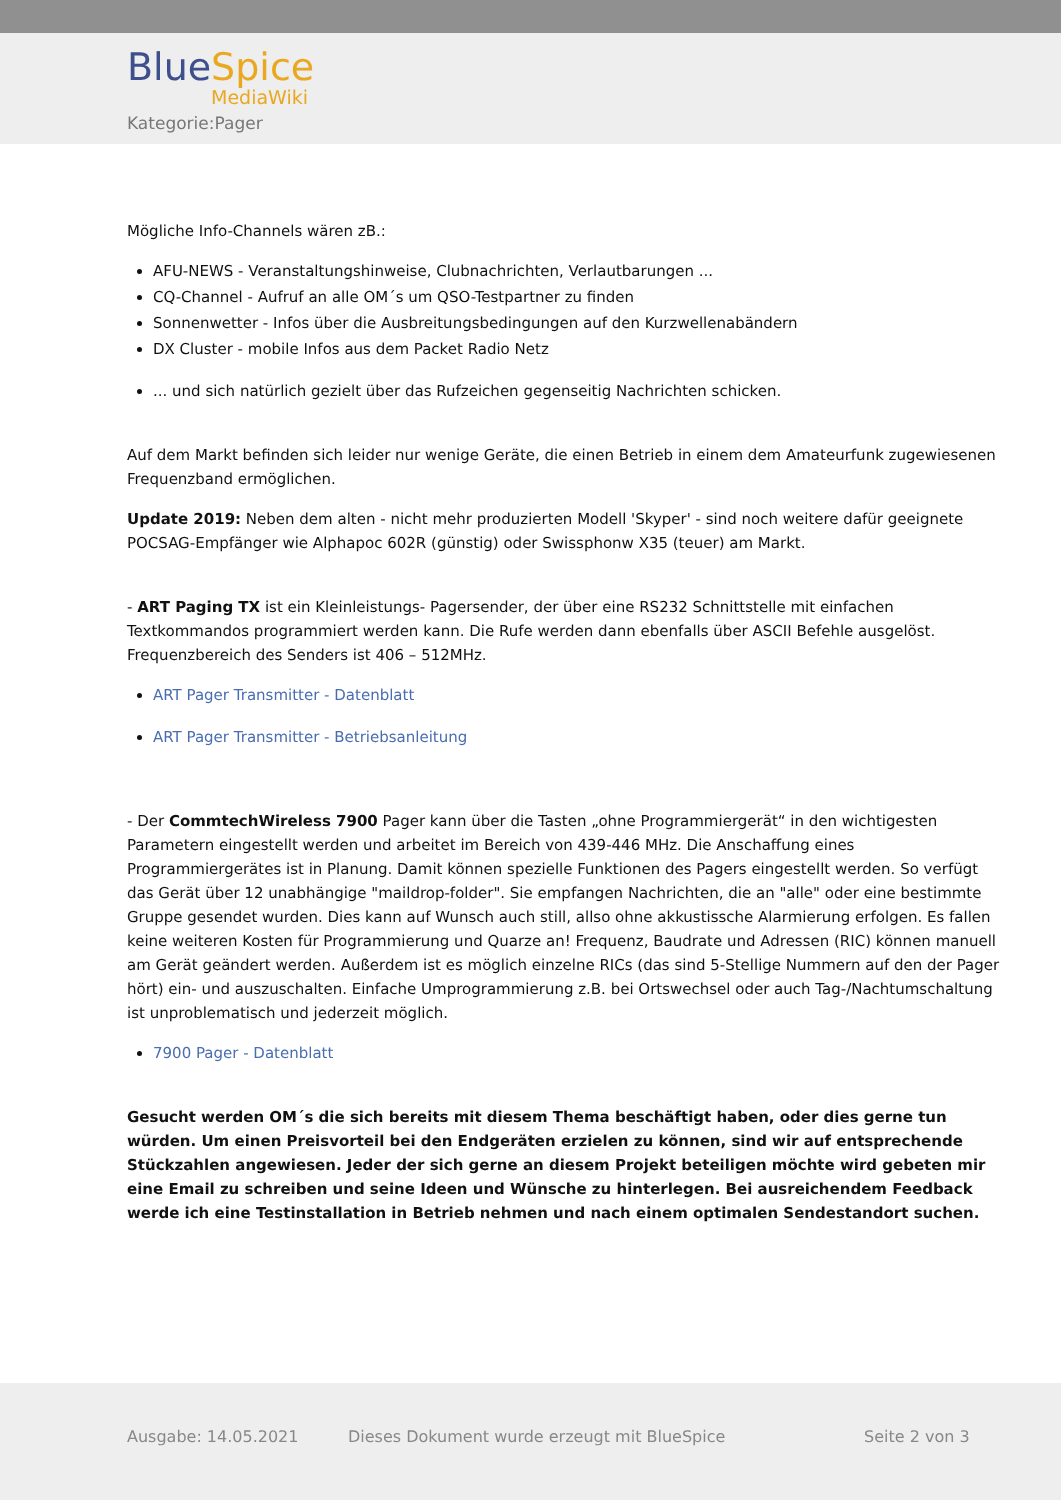BlueSpice
MediaWiki
Kategorie:Pager
Mögliche Info-Channels wären zB.:
AFU-NEWS - Veranstaltungshinweise, Clubnachrichten, Verlautbarungen ...
CQ-Channel - Aufruf an alle OM´s um QSO-Testpartner zu finden
Sonnenwetter - Infos über die Ausbreitungsbedingungen auf den Kurzwellenabändern
DX Cluster - mobile Infos aus dem Packet Radio Netz
... und sich natürlich gezielt über das Rufzeichen gegenseitig Nachrichten schicken.
Auf dem Markt befinden sich leider nur wenige Geräte, die einen Betrieb in einem dem Amateurfunk zugewiesenen Frequenzband ermöglichen.
Update 2019: Neben dem alten - nicht mehr produzierten Modell 'Skyper' - sind noch weitere dafür geeignete POCSAG-Empfänger wie Alphapoc 602R (günstig) oder Swissphonw X35 (teuer) am Markt.
- ART Paging TX ist ein Kleinleistungs- Pagersender, der über eine RS232 Schnittstelle mit einfachen Textkommandos programmiert werden kann. Die Rufe werden dann ebenfalls über ASCII Befehle ausgelöst. Frequenzbereich des Senders ist 406 – 512MHz.
ART Pager Transmitter - Datenblatt
ART Pager Transmitter - Betriebsanleitung
- Der CommtechWireless 7900 Pager kann über die Tasten „ohne Programmiergerät“ in den wichtigesten Parametern eingestellt werden und arbeitet im Bereich von 439-446 MHz. Die Anschaffung eines Programmiergerätes ist in Planung. Damit können spezielle Funktionen des Pagers eingestellt werden. So verfügt das Gerät über 12 unabhängige "maildrop-folder". Sie empfangen Nachrichten, die an "alle" oder eine bestimmte Gruppe gesendet wurden. Dies kann auf Wunsch auch still, allso ohne akkustissche Alarmierung erfolgen. Es fallen keine weiteren Kosten für Programmierung und Quarze an! Frequenz, Baudrate und Adressen (RIC) können manuell am Gerät geändert werden. Außerdem ist es möglich einzelne RICs (das sind 5-Stellige Nummern auf den der Pager hört) ein- und auszuschalten. Einfache Umprogrammierung z.B. bei Ortswechsel oder auch Tag-/Nachtumschaltung ist unproblematisch und jederzeit möglich.
7900 Pager - Datenblatt
Gesucht werden OM´s die sich bereits mit diesem Thema beschäftigt haben, oder dies gerne tun würden. Um einen Preisvorteil bei den Endgeräten erzielen zu können, sind wir auf entsprechende Stückzahlen angewiesen. Jeder der sich gerne an diesem Projekt beteiligen möchte wird gebeten mir eine Email zu schreiben und seine Ideen und Wünsche zu hinterlegen. Bei ausreichendem Feedback werde ich eine Testinstallation in Betrieb nehmen und nach einem optimalen Sendestandort suchen.
Ausgabe: 14.05.2021
Dieses Dokument wurde erzeugt mit BlueSpice
Seite 2 von 3